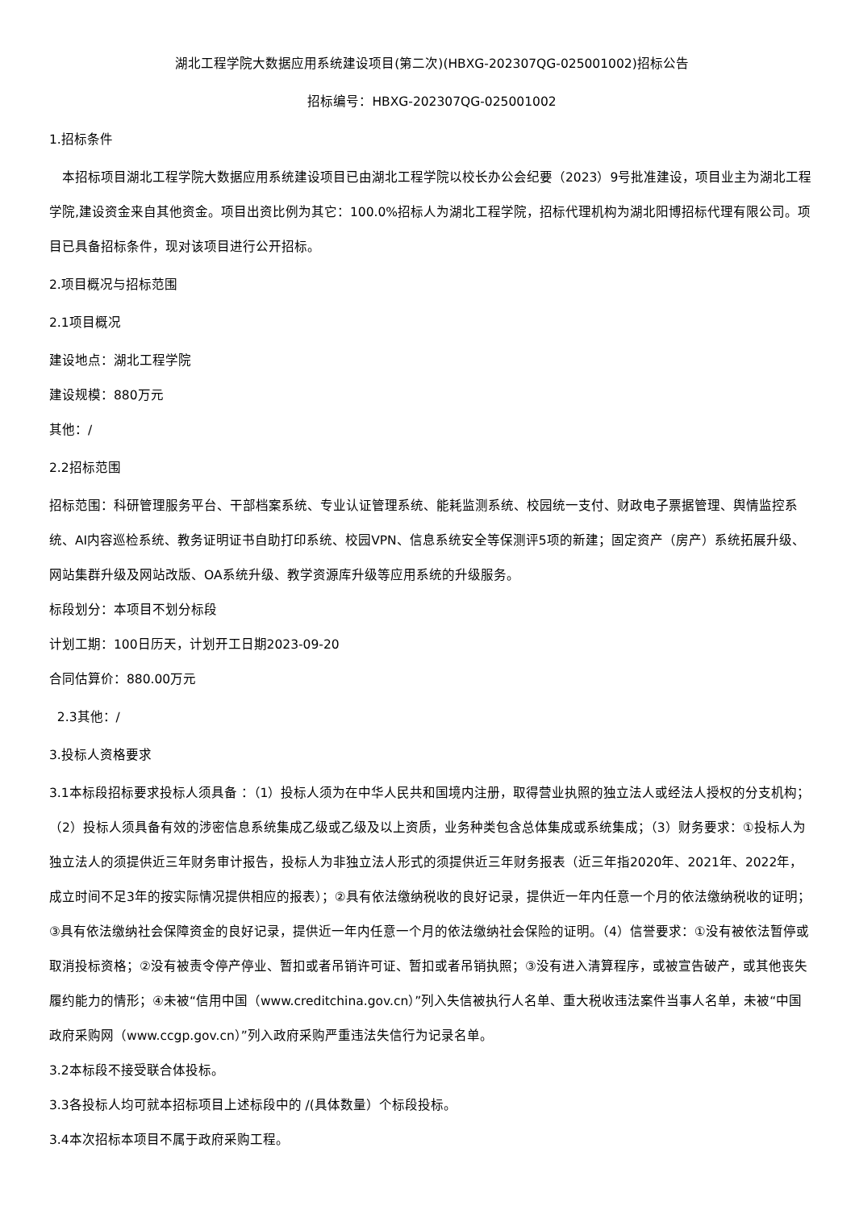湖北工程学院大数据应用系统建设项目(第二次)(HBXG-202307QG-025001002)招标公告
招标编号：HBXG-202307QG-025001002
1.招标条件
　本招标项目湖北工程学院大数据应用系统建设项目已由湖北工程学院以校长办公会纪要（2023）9号批准建设，项目业主为湖北工程学院,建设资金来自其他资金。项目出资比例为其它：100.0%招标人为湖北工程学院，招标代理机构为湖北阳博招标代理有限公司。项目已具备招标条件，现对该项目进行公开招标。
2.项目概况与招标范围
2.1项目概况
建设地点：湖北工程学院
建设规模：880万元
其他：/
2.2招标范围
招标范围：科研管理服务平台、干部档案系统、专业认证管理系统、能耗监测系统、校园统一支付、财政电子票据管理、舆情监控系统、AI内容巡检系统、教务证明证书自助打印系统、校园VPN、信息系统安全等保测评5项的新建；固定资产（房产）系统拓展升级、网站集群升级及网站改版、OA系统升级、教学资源库升级等应用系统的升级服务。
标段划分：本项目不划分标段
计划工期：100日历天，计划开工日期2023-09-20
合同估算价：880.00万元
2.3其他：/
3.投标人资格要求
3.1本标段招标要求投标人须具备 ：（1）投标人须为在中华人民共和国境内注册，取得营业执照的独立法人或经法人授权的分支机构；（2）投标人须具备有效的涉密信息系统集成乙级或乙级及以上资质，业务种类包含总体集成或系统集成；（3）财务要求：①投标人为独立法人的须提供近三年财务审计报告，投标人为非独立法人形式的须提供近三年财务报表（近三年指2020年、2021年、2022年，成立时间不足3年的按实际情况提供相应的报表）；②具有依法缴纳税收的良好记录，提供近一年内任意一个月的依法缴纳税收的证明；③具有依法缴纳社会保障资金的良好记录，提供近一年内任意一个月的依法缴纳社会保险的证明。（4）信誉要求：①没有被依法暂停或取消投标资格；②没有被责令停产停业、暂扣或者吊销许可证、暂扣或者吊销执照；③没有进入清算程序，或被宣告破产，或其他丧失履约能力的情形；④未被“信用中国（www.creditchina.gov.cn）”列入失信被执行人名单、重大税收违法案件当事人名单，未被“中国政府采购网（www.ccgp.gov.cn）”列入政府采购严重违法失信行为记录名单。
3.2本标段不接受联合体投标。
3.3各投标人均可就本招标项目上述标段中的 /(具体数量）个标段投标。
3.4本次招标本项目不属于政府采购工程。